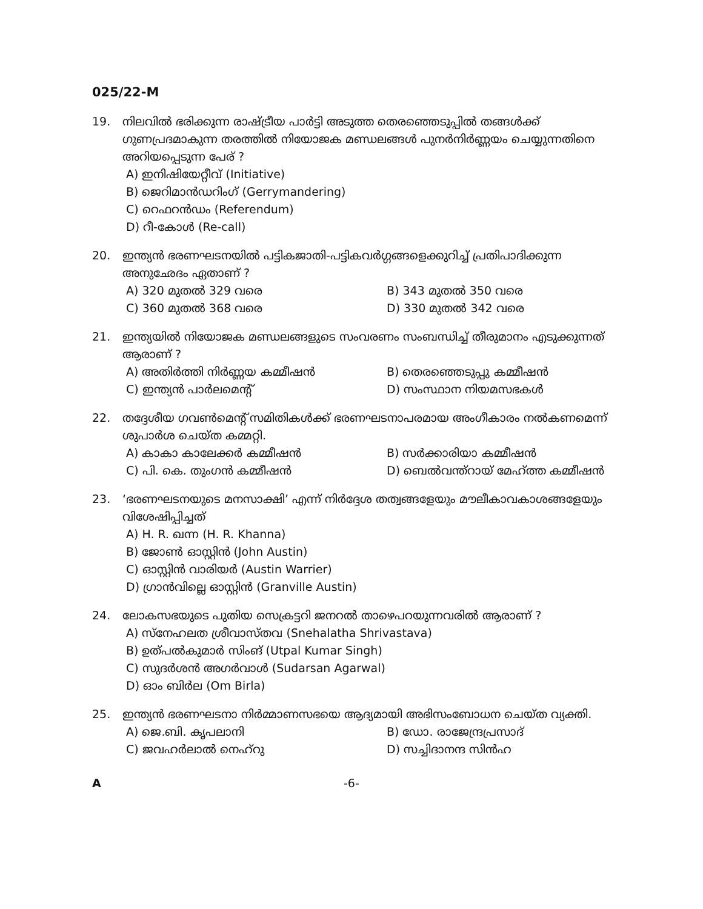025/22-M
19. നിലവിൽ ഭരിക്കുന്ന രാഷ്ട്രീയ പാർട്ടി അടുത്ത തെരഞ്ഞെടുപ്പിൽ തങ്ങൾക്ക് ഗുണപ്രദമാകുന്ന തരത്തിൽ നിയോജക മണ്ഡലങ്ങൾ പുനർനിർണ്ണയം ചെയ്യുന്നതിനെ അറിയപ്പെടുന്ന പേര് ?
A) ഇനിഷിയേറ്റീവ് (Initiative)
B) ജെറിമാൻഡറിംഗ് (Gerrymandering)
C) റെഫറൻഡം (Referendum)
D) റീ-കോൾ (Re-call)
20. ഇന്ത്യൻ ഭരണഘടനയിൽ പട്ടികജാതി-പട്ടികവർഗ്ഗങ്ങളെക്കുറിച്ച് പ്രതിപാദിക്കുന്ന അനുഛേദം ഏതാണ് ?
A) 320 മുതൽ 329 വരെ
B) 343 മുതൽ 350 വരെ
C) 360 മുതൽ 368 വരെ
D) 330 മുതൽ 342 വരെ
21. ഇന്ത്യയിൽ നിയോജക മണ്ഡലങ്ങളുടെ സംവരണം സംബന്ധിച്ച് തീരുമാനം എടുക്കുന്നത് ആരാണ് ?
A) അതിർത്തി നിർണ്ണയ കമ്മീഷൻ
B) തെരഞ്ഞെടുപ്പു കമ്മീഷൻ
C) ഇന്ത്യൻ പാർലമെന്റ്
D) സംസ്ഥാന നിയമസഭകൾ
22. തദ്ദേശീയ ഗവൺമെന്റ് സമിതികൾക്ക് ഭരണഘടനാപരമായ അംഗീകാരം നൽകണമെന്ന് ശുപാർശ ചെയ്ത കമ്മറ്റി.
A) കാകാ കാലേക്കർ കമ്മീഷൻ
B) സർക്കാരിയാ കമ്മീഷൻ
C) പി. കെ. തുംഗൻ കമ്മീഷൻ
D) ബെൽവന്ത്റായ് മേഹ്ത്ത കമ്മീഷൻ
23. ‘ഭരണഘടനയുടെ മനസാക്ഷി’ എന്ന് നിർദ്ദേശ തത്വങ്ങളേയും മൗലീകാവകാശങ്ങളേയും വിശേഷിപ്പിച്ചത്
A) H. R. ഖന്ന (H. R. Khanna)
B) ജോൺ ഓസ്റ്റിൻ (John Austin)
C) ഓസ്റ്റിൻ വാരിയർ (Austin Warrier)
D) ഗ്രാൻവില്ലെ ഓസ്റ്റിൻ (Granville Austin)
24. ലോകസഭയുടെ പുതിയ സെക്രട്ടറി ജനറൽ താഴെപറയുന്നവരിൽ ആരാണ് ?
A) സ്നേഹലത ശ്രീവാസ്തവ (Snehalatha Shrivastava)
B) ഉത്പൽകുമാർ സിംങ് (Utpal Kumar Singh)
C) സുദർശൻ അഗർവാൾ (Sudarsan Agarwal)
D) ഓം ബിർല (Om Birla)
25. ഇന്ത്യൻ ഭരണഘടനാ നിർമ്മാണസഭയെ ആദ്യമായി അഭിസംബോധന ചെയ്ത വ്യക്തി.
A) ജെ.ബി. കൃപലാനി
B) ഡോ. രാജേന്ദ്രപ്രസാദ്
C) ജവഹർലാൽ നെഹ്റു
D) സച്ചിദാനന്ദ സിൻഹ
A -6-